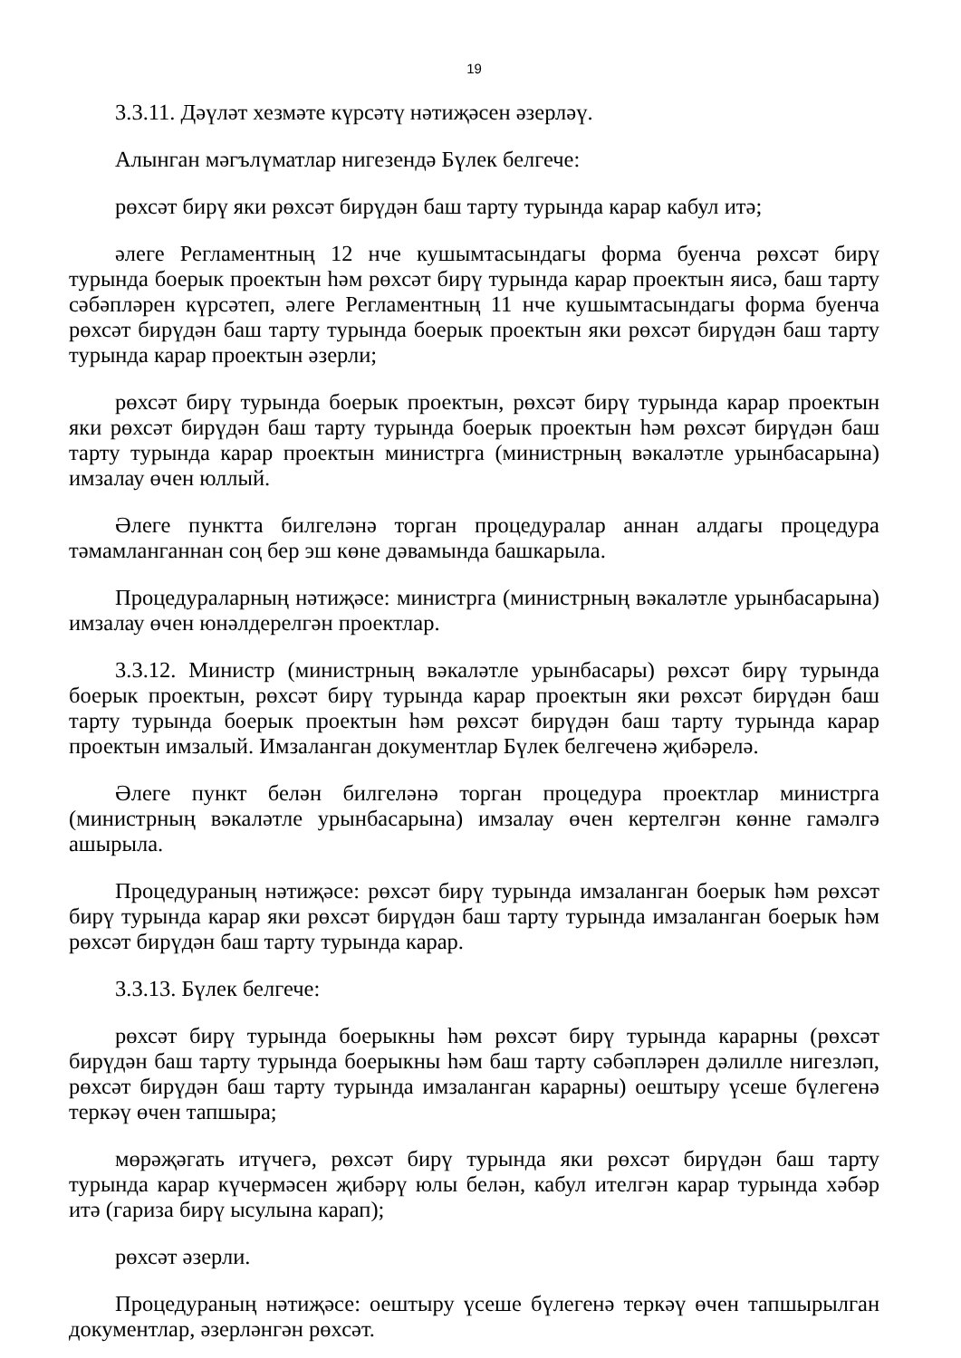19
3.3.11. Дәүләт хезмәте күрсәтү нәтиҗәсен әзерләү.
Алынган мәгълүматлар нигезендә Бүлек белгече:
рөхсәт бирү яки рөхсәт бирүдән баш тарту турында карар кабул итә;
әлеге Регламентның 12 нче кушымтасындагы форма буенча рөхсәт бирү турында боерык проектын һәм рөхсәт бирү турында карар проектын яисә, баш тарту сәбәпләрен күрсәтеп, әлеге Регламентның 11 нче кушымтасындагы форма буенча рөхсәт бирүдән баш тарту турында боерык проектын яки рөхсәт бирүдән баш тарту турында карар проектын әзерли;
рөхсәт бирү турында боерык проектын, рөхсәт бирү турында карар проектын яки рөхсәт бирүдән баш тарту турында боерык проектын һәм рөхсәт бирүдән баш тарту турында карар проектын министрга (министрның вәкаләтле урынбасарына) имзалау өчен юллый.
Әлеге пунктта билгеләнә торган процедуралар аннан алдагы процедура тәмамланганнан соң бер эш көне дәвамында башкарыла.
Процедураларның нәтиҗәсе: министрга (министрның вәкаләтле урынбасарына) имзалау өчен юнәлдерелгән проектлар.
3.3.12. Министр (министрның вәкаләтле урынбасары) рөхсәт бирү турында боерык проектын, рөхсәт бирү турында карар проектын яки рөхсәт бирүдән баш тарту турында боерык проектын һәм рөхсәт бирүдән баш тарту турында карар проектын имзалый. Имзаланган документлар Бүлек белгеченә җибәрелә.
Әлеге пункт белән билгеләнә торган процедура проектлар министрга (министрның вәкаләтле урынбасарына) имзалау өчен кертелгән көнне гамәлгә ашырыла.
Процедураның нәтиҗәсе: рөхсәт бирү турында имзаланган боерык һәм рөхсәт бирү турында карар яки рөхсәт бирүдән баш тарту турында имзаланган боерык һәм рөхсәт бирүдән баш тарту турында карар.
3.3.13. Бүлек белгече:
рөхсәт бирү турында боерыкны һәм рөхсәт бирү турында карарны (рөхсәт бирүдән баш тарту турында боерыкны һәм баш тарту сәбәпләрен дәлилле нигезләп, рөхсәт бирүдән баш тарту турында имзаланган карарны) оештыру үсеше бүлегенә теркәү өчен тапшыра;
мөрәҗәгать итүчегә, рөхсәт бирү турында яки рөхсәт бирүдән баш тарту турында карар күчермәсен җибәрү юлы белән, кабул ителгән карар турында хәбәр итә (гариза бирү ысулына карап);
рөхсәт әзерли.
Процедураның нәтиҗәсе: оештыру үсеше бүлегенә теркәү өчен тапшырылган документлар, әзерләнгән рөхсәт.